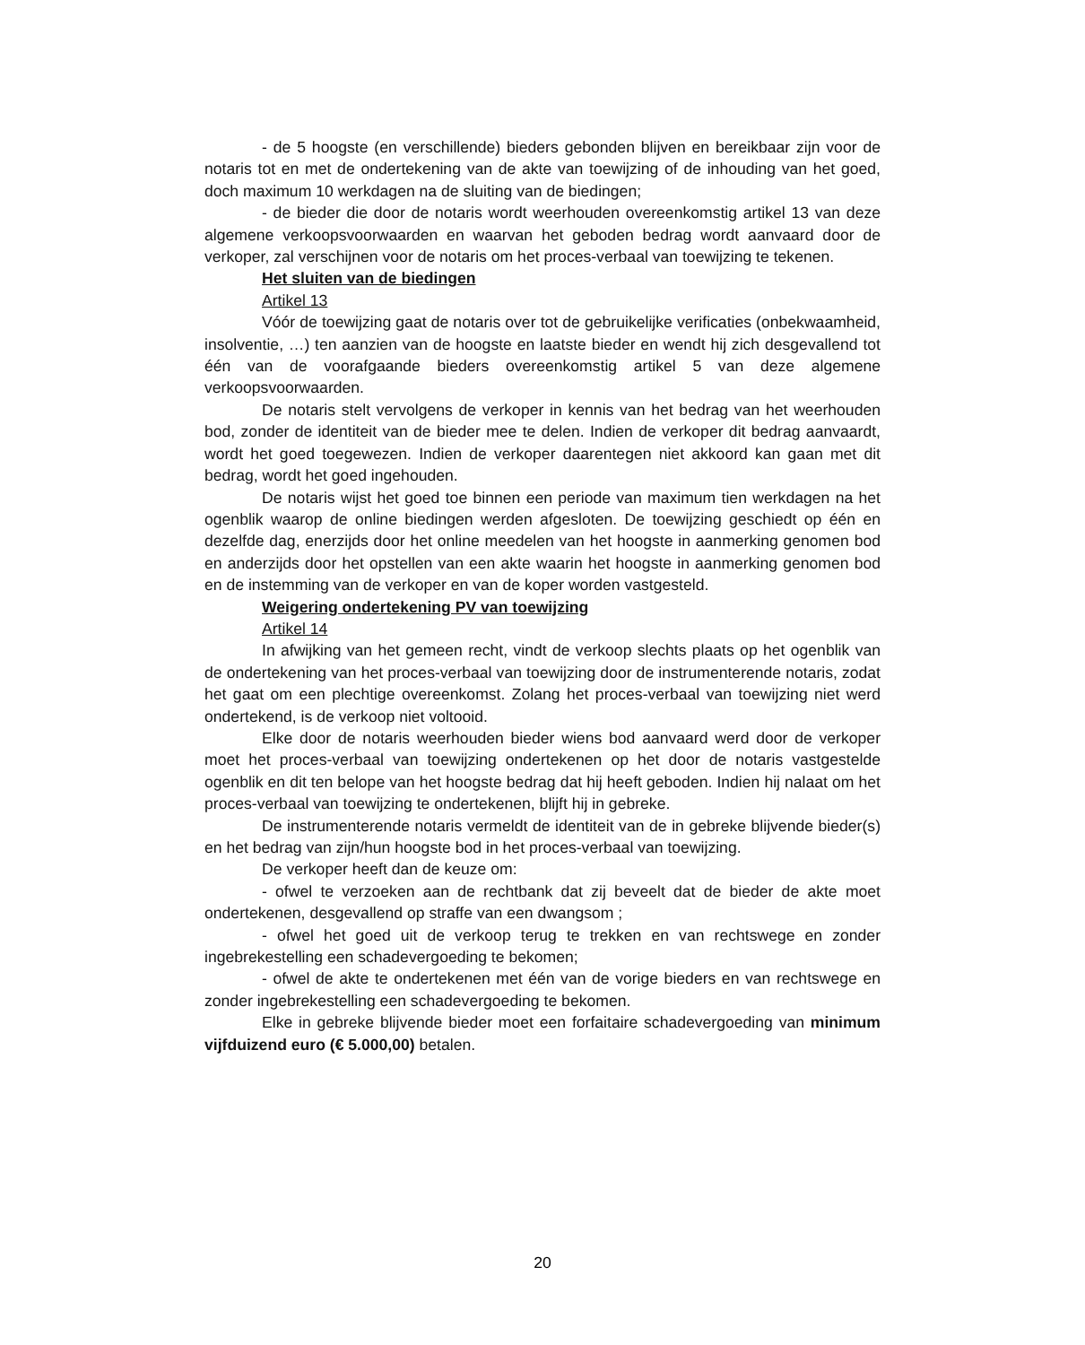- de 5 hoogste (en verschillende) bieders gebonden blijven en bereikbaar zijn voor de notaris tot en met de ondertekening van de akte van toewijzing of de inhouding van het goed, doch maximum 10 werkdagen na de sluiting van de biedingen;
- de bieder die door de notaris wordt weerhouden overeenkomstig artikel 13 van deze algemene verkoopsvoorwaarden en waarvan het geboden bedrag wordt aanvaard door de verkoper, zal verschijnen voor de notaris om het proces-verbaal van toewijzing te tekenen.
Het sluiten van de biedingen
Artikel 13
Vóór de toewijzing gaat de notaris over tot de gebruikelijke verificaties (onbekwaamheid, insolventie, …) ten aanzien van de hoogste en laatste bieder en wendt hij zich desgevallend tot één van de voorafgaande bieders overeenkomstig artikel 5 van deze algemene verkoopsvoorwaarden.
De notaris stelt vervolgens de verkoper in kennis van het bedrag van het weerhouden bod, zonder de identiteit van de bieder mee te delen. Indien de verkoper dit bedrag aanvaardt, wordt het goed toegewezen. Indien de verkoper daarentegen niet akkoord kan gaan met dit bedrag, wordt het goed ingehouden.
De notaris wijst het goed toe binnen een periode van maximum tien werkdagen na het ogenblik waarop de online biedingen werden afgesloten. De toewijzing geschiedt op één en dezelfde dag, enerzijds door het online meedelen van het hoogste in aanmerking genomen bod en anderzijds door het opstellen van een akte waarin het hoogste in aanmerking genomen bod en de instemming van de verkoper en van de koper worden vastgesteld.
Weigering ondertekening PV van toewijzing
Artikel 14
In afwijking van het gemeen recht, vindt de verkoop slechts plaats op het ogenblik van de ondertekening van het proces-verbaal van toewijzing door de instrumenterende notaris, zodat het gaat om een plechtige overeenkomst. Zolang het proces-verbaal van toewijzing niet werd ondertekend, is de verkoop niet voltooid.
Elke door de notaris weerhouden bieder wiens bod aanvaard werd door de verkoper moet het proces-verbaal van toewijzing ondertekenen op het door de notaris vastgestelde ogenblik en dit ten belope van het hoogste bedrag dat hij heeft geboden. Indien hij nalaat om het proces-verbaal van toewijzing te ondertekenen, blijft hij in gebreke.
De instrumenterende notaris vermeldt de identiteit van de in gebreke blijvende bieder(s) en het bedrag van zijn/hun hoogste bod in het proces-verbaal van toewijzing.
De verkoper heeft dan de keuze om:
- ofwel te verzoeken aan de rechtbank dat zij beveelt dat de bieder de akte moet ondertekenen, desgevallend op straffe van een dwangsom ;
- ofwel het goed uit de verkoop terug te trekken en van rechtswege en zonder ingebrekestelling een schadevergoeding te bekomen;
- ofwel de akte te ondertekenen met één van de vorige bieders en van rechtswege en zonder ingebrekestelling een schadevergoeding te bekomen.
Elke in gebreke blijvende bieder moet een forfaitaire schadevergoeding van minimum vijfduizend euro (€ 5.000,00) betalen.
20